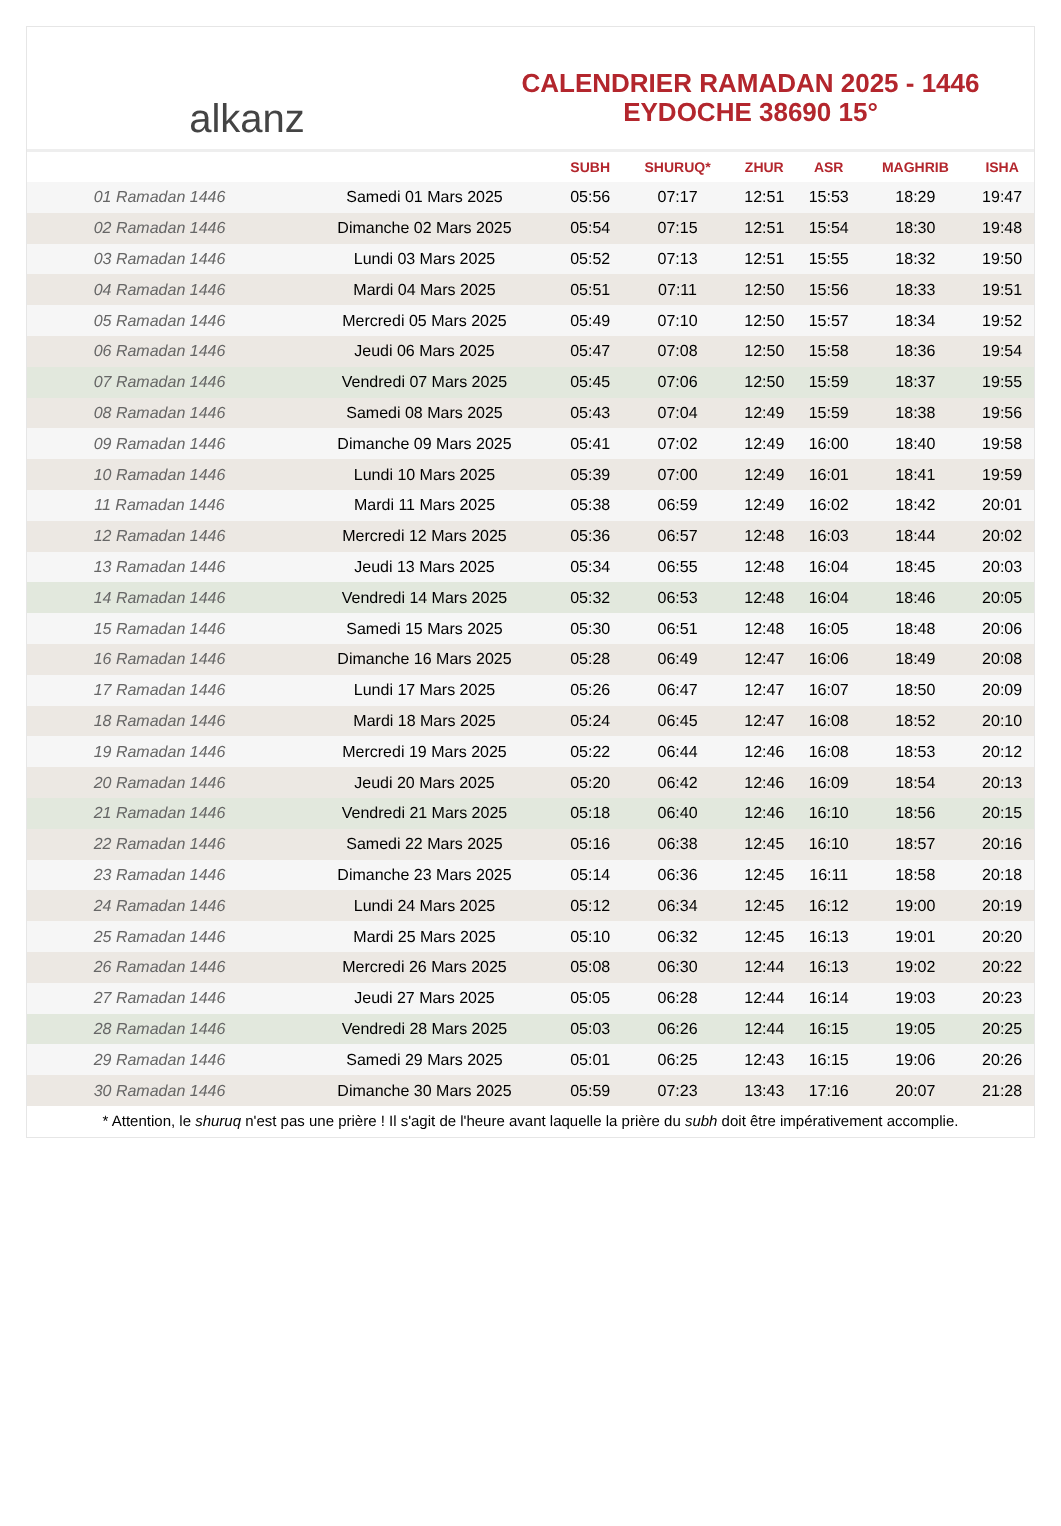alkanz
CALENDRIER RAMADAN 2025 - 1446
EYDOCHE 38690 15°
| | | SUBH | SHURUQ* | ZHUR | ASR | MAGHRIB | ISHA |
| --- | --- | --- | --- | --- | --- | --- | --- |
| 01 Ramadan 1446 | Samedi 01 Mars 2025 | 05:56 | 07:17 | 12:51 | 15:53 | 18:29 | 19:47 |
| 02 Ramadan 1446 | Dimanche 02 Mars 2025 | 05:54 | 07:15 | 12:51 | 15:54 | 18:30 | 19:48 |
| 03 Ramadan 1446 | Lundi 03 Mars 2025 | 05:52 | 07:13 | 12:51 | 15:55 | 18:32 | 19:50 |
| 04 Ramadan 1446 | Mardi 04 Mars 2025 | 05:51 | 07:11 | 12:50 | 15:56 | 18:33 | 19:51 |
| 05 Ramadan 1446 | Mercredi 05 Mars 2025 | 05:49 | 07:10 | 12:50 | 15:57 | 18:34 | 19:52 |
| 06 Ramadan 1446 | Jeudi 06 Mars 2025 | 05:47 | 07:08 | 12:50 | 15:58 | 18:36 | 19:54 |
| 07 Ramadan 1446 | Vendredi 07 Mars 2025 | 05:45 | 07:06 | 12:50 | 15:59 | 18:37 | 19:55 |
| 08 Ramadan 1446 | Samedi 08 Mars 2025 | 05:43 | 07:04 | 12:49 | 15:59 | 18:38 | 19:56 |
| 09 Ramadan 1446 | Dimanche 09 Mars 2025 | 05:41 | 07:02 | 12:49 | 16:00 | 18:40 | 19:58 |
| 10 Ramadan 1446 | Lundi 10 Mars 2025 | 05:39 | 07:00 | 12:49 | 16:01 | 18:41 | 19:59 |
| 11 Ramadan 1446 | Mardi 11 Mars 2025 | 05:38 | 06:59 | 12:49 | 16:02 | 18:42 | 20:01 |
| 12 Ramadan 1446 | Mercredi 12 Mars 2025 | 05:36 | 06:57 | 12:48 | 16:03 | 18:44 | 20:02 |
| 13 Ramadan 1446 | Jeudi 13 Mars 2025 | 05:34 | 06:55 | 12:48 | 16:04 | 18:45 | 20:03 |
| 14 Ramadan 1446 | Vendredi 14 Mars 2025 | 05:32 | 06:53 | 12:48 | 16:04 | 18:46 | 20:05 |
| 15 Ramadan 1446 | Samedi 15 Mars 2025 | 05:30 | 06:51 | 12:48 | 16:05 | 18:48 | 20:06 |
| 16 Ramadan 1446 | Dimanche 16 Mars 2025 | 05:28 | 06:49 | 12:47 | 16:06 | 18:49 | 20:08 |
| 17 Ramadan 1446 | Lundi 17 Mars 2025 | 05:26 | 06:47 | 12:47 | 16:07 | 18:50 | 20:09 |
| 18 Ramadan 1446 | Mardi 18 Mars 2025 | 05:24 | 06:45 | 12:47 | 16:08 | 18:52 | 20:10 |
| 19 Ramadan 1446 | Mercredi 19 Mars 2025 | 05:22 | 06:44 | 12:46 | 16:08 | 18:53 | 20:12 |
| 20 Ramadan 1446 | Jeudi 20 Mars 2025 | 05:20 | 06:42 | 12:46 | 16:09 | 18:54 | 20:13 |
| 21 Ramadan 1446 | Vendredi 21 Mars 2025 | 05:18 | 06:40 | 12:46 | 16:10 | 18:56 | 20:15 |
| 22 Ramadan 1446 | Samedi 22 Mars 2025 | 05:16 | 06:38 | 12:45 | 16:10 | 18:57 | 20:16 |
| 23 Ramadan 1446 | Dimanche 23 Mars 2025 | 05:14 | 06:36 | 12:45 | 16:11 | 18:58 | 20:18 |
| 24 Ramadan 1446 | Lundi 24 Mars 2025 | 05:12 | 06:34 | 12:45 | 16:12 | 19:00 | 20:19 |
| 25 Ramadan 1446 | Mardi 25 Mars 2025 | 05:10 | 06:32 | 12:45 | 16:13 | 19:01 | 20:20 |
| 26 Ramadan 1446 | Mercredi 26 Mars 2025 | 05:08 | 06:30 | 12:44 | 16:13 | 19:02 | 20:22 |
| 27 Ramadan 1446 | Jeudi 27 Mars 2025 | 05:05 | 06:28 | 12:44 | 16:14 | 19:03 | 20:23 |
| 28 Ramadan 1446 | Vendredi 28 Mars 2025 | 05:03 | 06:26 | 12:44 | 16:15 | 19:05 | 20:25 |
| 29 Ramadan 1446 | Samedi 29 Mars 2025 | 05:01 | 06:25 | 12:43 | 16:15 | 19:06 | 20:26 |
| 30 Ramadan 1446 | Dimanche 30 Mars 2025 | 05:59 | 07:23 | 13:43 | 17:16 | 20:07 | 21:28 |
* Attention, le shuruq n'est pas une prière ! Il s'agit de l'heure avant laquelle la prière du subh doit être impérativement accomplie.